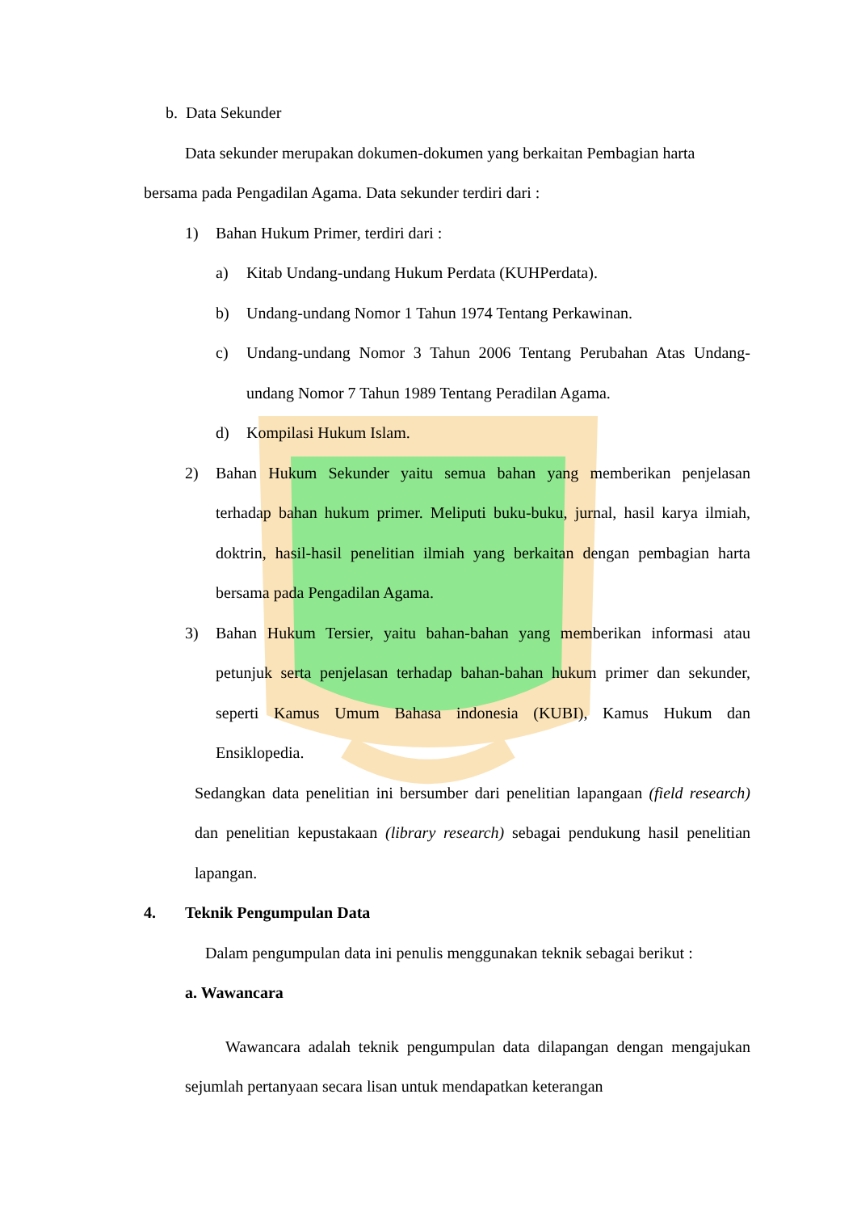b. Data Sekunder
Data sekunder merupakan dokumen-dokumen yang berkaitan Pembagian harta
bersama pada Pengadilan Agama. Data sekunder terdiri dari :
1) Bahan Hukum Primer, terdiri dari :
a) Kitab Undang-undang Hukum Perdata (KUHPerdata).
b) Undang-undang Nomor 1 Tahun 1974 Tentang Perkawinan.
c) Undang-undang Nomor 3 Tahun 2006 Tentang Perubahan Atas Undang-undang Nomor 7 Tahun 1989 Tentang Peradilan Agama.
d) Kompilasi Hukum Islam.
2) Bahan Hukum Sekunder yaitu semua bahan yang memberikan penjelasan terhadap bahan hukum primer. Meliputi buku-buku, jurnal, hasil karya ilmiah, doktrin, hasil-hasil penelitian ilmiah yang berkaitan dengan pembagian harta bersama pada Pengadilan Agama.
3) Bahan Hukum Tersier, yaitu bahan-bahan yang memberikan informasi atau petunjuk serta penjelasan terhadap bahan-bahan hukum primer dan sekunder, seperti Kamus Umum Bahasa indonesia (KUBI), Kamus Hukum dan Ensiklopedia.
Sedangkan data penelitian ini bersumber dari penelitian lapangaan (field research) dan penelitian kepustakaan (library research) sebagai pendukung hasil penelitian lapangan.
4. Teknik Pengumpulan Data
Dalam pengumpulan data ini penulis menggunakan teknik sebagai berikut :
a. Wawancara
Wawancara adalah teknik pengumpulan data dilapangan dengan mengajukan sejumlah pertanyaan secara lisan untuk mendapatkan keterangan